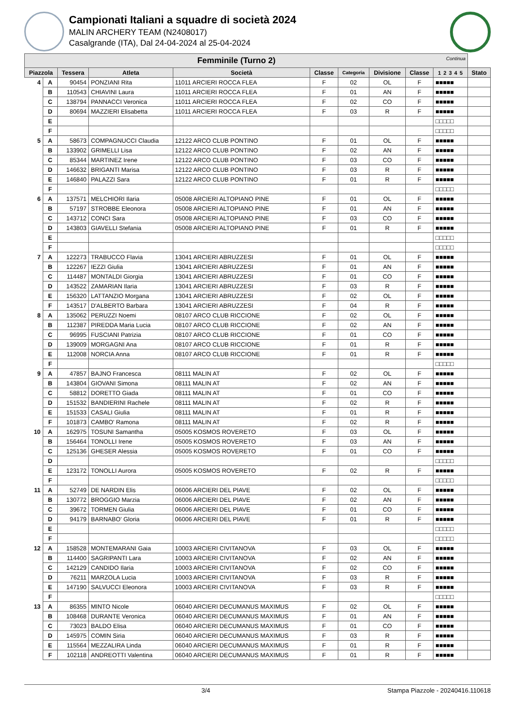Campionati Italiani a squadre di società 2024
MALIN ARCHERY TEAM (N2408017)
Casalgrande (ITA), Dal 24-04-2024 al 25-04-2024
| Femminile (Turno 2) Continua | | | | | | | | | | |
| --- | --- | --- | --- | --- | --- | --- | --- | --- | --- | --- |
| Piazzola | | Tessera | Atleta | Società | Classe | Categoria | Divisione | Classe | 1 2 3 4 5 | Stato |
| 4 | A | 90454 | PONZIANI Rita | 11011 ARCIERI ROCCA FLEA | F | 02 | OL | F | ■■■■■ | |
| | B | 110543 | CHIAVINI Laura | 11011 ARCIERI ROCCA FLEA | F | 01 | AN | F | ■■■■■ | |
| | C | 138794 | PANNACCI Veronica | 11011 ARCIERI ROCCA FLEA | F | 02 | CO | F | ■■■■■ | |
| | D | 80694 | MAZZIERI Elisabetta | 11011 ARCIERI ROCCA FLEA | F | 03 | R | F | ■■■■■ | |
| | E | | | | | | | | □□□□□ | |
| | F | | | | | | | | □□□□□ | |
| 5 | A | 58673 | COMPAGNUCCI Claudia | 12122 ARCO CLUB PONTINO | F | 01 | OL | F | ■■■■■ | |
| | B | 133902 | GRIMELLI Lisa | 12122 ARCO CLUB PONTINO | F | 02 | AN | F | ■■■■■ | |
| | C | 85344 | MARTINEZ Irene | 12122 ARCO CLUB PONTINO | F | 03 | CO | F | ■■■■■ | |
| | D | 146632 | BRIGANTI Marisa | 12122 ARCO CLUB PONTINO | F | 03 | R | F | ■■■■■ | |
| | E | 146840 | PALAZZI Sara | 12122 ARCO CLUB PONTINO | F | 01 | R | F | ■■■■■ | |
| | F | | | | | | | | □□□□□ | |
| 6 | A | 137571 | MELCHIORI Ilaria | 05008 ARCIERI ALTOPIANO PINE | F | 01 | OL | F | ■■■■■ | |
| | B | 57197 | STROBBE Eleonora | 05008 ARCIERI ALTOPIANO PINE | F | 01 | AN | F | ■■■■■ | |
| | C | 143712 | CONCI Sara | 05008 ARCIERI ALTOPIANO PINE | F | 03 | CO | F | ■■■■■ | |
| | D | 143803 | GIAVELLI Stefania | 05008 ARCIERI ALTOPIANO PINE | F | 01 | R | F | ■■■■■ | |
| | E | | | | | | | | □□□□□ | |
| | F | | | | | | | | □□□□□ | |
| 7 | A | 122273 | TRABUCCO Flavia | 13041 ARCIERI ABRUZZESI | F | 01 | OL | F | ■■■■■ | |
| | B | 122267 | IEZZI Giulia | 13041 ARCIERI ABRUZZESI | F | 01 | AN | F | ■■■■■ | |
| | C | 114487 | MONTALDI Giorgia | 13041 ARCIERI ABRUZZESI | F | 01 | CO | F | ■■■■■ | |
| | D | 143522 | ZAMARIAN Ilaria | 13041 ARCIERI ABRUZZESI | F | 03 | R | F | ■■■■■ | |
| | E | 156320 | LATTANZIO Morgana | 13041 ARCIERI ABRUZZESI | F | 02 | OL | F | ■■■■■ | |
| | F | 143517 | D'ALBERTO Barbara | 13041 ARCIERI ABRUZZESI | F | 04 | R | F | ■■■■■ | |
| 8 | A | 135062 | PERUZZI Noemi | 08107 ARCO CLUB RICCIONE | F | 02 | OL | F | ■■■■■ | |
| | B | 112387 | PIREDDA Maria Lucia | 08107 ARCO CLUB RICCIONE | F | 02 | AN | F | ■■■■■ | |
| | C | 96995 | FUSCIANI Patrizia | 08107 ARCO CLUB RICCIONE | F | 01 | CO | F | ■■■■■ | |
| | D | 139009 | MORGAGNI Ana | 08107 ARCO CLUB RICCIONE | F | 01 | R | F | ■■■■■ | |
| | E | 112008 | NORCIA Anna | 08107 ARCO CLUB RICCIONE | F | 01 | R | F | ■■■■■ | |
| | F | | | | | | | | □□□□□ | |
| 9 | A | 47857 | BAJNO Francesca | 08111 MALIN AT | F | 02 | OL | F | ■■■■■ | |
| | B | 143804 | GIOVANI Simona | 08111 MALIN AT | F | 02 | AN | F | ■■■■■ | |
| | C | 58812 | DORETTO Giada | 08111 MALIN AT | F | 01 | CO | F | ■■■■■ | |
| | D | 151532 | BANDIERINI Rachele | 08111 MALIN AT | F | 02 | R | F | ■■■■■ | |
| | E | 151533 | CASALI Giulia | 08111 MALIN AT | F | 01 | R | F | ■■■■■ | |
| | F | 101873 | CAMBO' Ramona | 08111 MALIN AT | F | 02 | R | F | ■■■■■ | |
| 10 | A | 162975 | TOSUNI Samantha | 05005 KOSMOS ROVERETO | F | 03 | OL | F | ■■■■■ | |
| | B | 156464 | TONOLLI Irene | 05005 KOSMOS ROVERETO | F | 03 | AN | F | ■■■■■ | |
| | C | 125136 | GHESER Alessia | 05005 KOSMOS ROVERETO | F | 01 | CO | F | ■■■■■ | |
| | D | | | | | | | | □□□□□ | |
| | E | 123172 | TONOLLI Aurora | 05005 KOSMOS ROVERETO | F | 02 | R | F | ■■■■■ | |
| | F | | | | | | | | □□□□□ | |
| 11 | A | 52749 | DE NARDIN Elis | 06006 ARCIERI DEL PIAVE | F | 02 | OL | F | ■■■■■ | |
| | B | 130772 | BROGGIO Marzia | 06006 ARCIERI DEL PIAVE | F | 02 | AN | F | ■■■■■ | |
| | C | 39672 | TORMEN Giulia | 06006 ARCIERI DEL PIAVE | F | 01 | CO | F | ■■■■■ | |
| | D | 94179 | BARNABO' Gloria | 06006 ARCIERI DEL PIAVE | F | 01 | R | F | ■■■■■ | |
| | E | | | | | | | | □□□□□ | |
| | F | | | | | | | | □□□□□ | |
| 12 | A | 158528 | MONTEMARANI Gaia | 10003 ARCIERI CIVITANOVA | F | 03 | OL | F | ■■■■■ | |
| | B | 114400 | SAGRIPANTI Lara | 10003 ARCIERI CIVITANOVA | F | 02 | AN | F | ■■■■■ | |
| | C | 142129 | CANDIDO Ilaria | 10003 ARCIERI CIVITANOVA | F | 02 | CO | F | ■■■■■ | |
| | D | 76211 | MARZOLA Lucia | 10003 ARCIERI CIVITANOVA | F | 03 | R | F | ■■■■■ | |
| | E | 147190 | SALVUCCI Eleonora | 10003 ARCIERI CIVITANOVA | F | 03 | R | F | ■■■■■ | |
| | F | | | | | | | | □□□□□ | |
| 13 | A | 86355 | MINTO Nicole | 06040 ARCIERI DECUMANUS MAXIMUS | F | 02 | OL | F | ■■■■■ | |
| | B | 108468 | DURANTE Veronica | 06040 ARCIERI DECUMANUS MAXIMUS | F | 01 | AN | F | ■■■■■ | |
| | C | 73023 | BALDO Elisa | 06040 ARCIERI DECUMANUS MAXIMUS | F | 01 | CO | F | ■■■■■ | |
| | D | 145975 | COMIN Siria | 06040 ARCIERI DECUMANUS MAXIMUS | F | 03 | R | F | ■■■■■ | |
| | E | 115564 | MEZZALIRA Linda | 06040 ARCIERI DECUMANUS MAXIMUS | F | 01 | R | F | ■■■■■ | |
| | F | 102118 | ANDREOTTI Valentina | 06040 ARCIERI DECUMANUS MAXIMUS | F | 01 | R | F | ■■■■■ | |
3/4 Stampa Piazzole - 20240416.110618